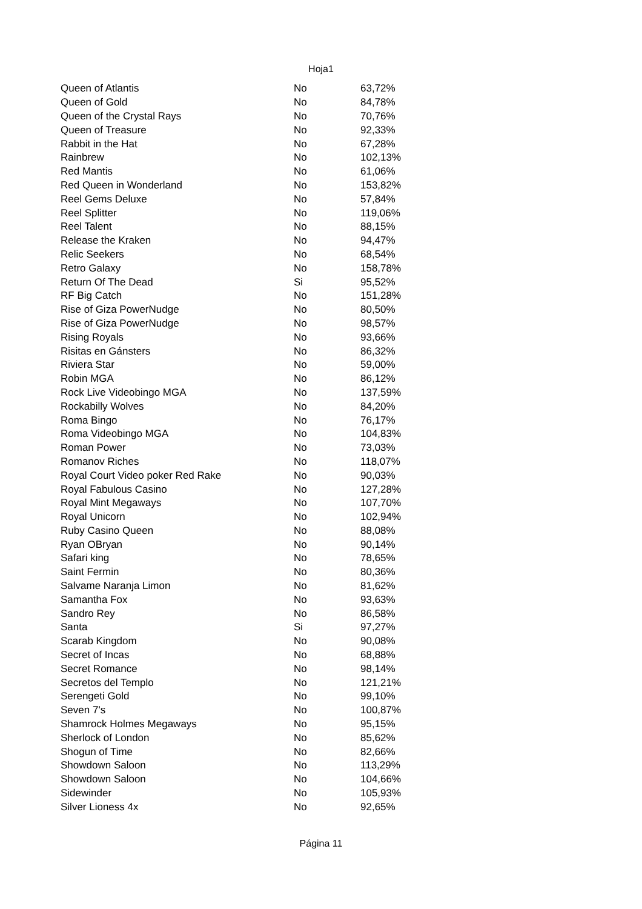Hoja1
| Queen of Atlantis | No | 63,72% |
| Queen of Gold | No | 84,78% |
| Queen of the Crystal Rays | No | 70,76% |
| Queen of Treasure | No | 92,33% |
| Rabbit in the Hat | No | 67,28% |
| Rainbrew | No | 102,13% |
| Red Mantis | No | 61,06% |
| Red Queen in Wonderland | No | 153,82% |
| Reel Gems Deluxe | No | 57,84% |
| Reel Splitter | No | 119,06% |
| Reel Talent | No | 88,15% |
| Release the Kraken | No | 94,47% |
| Relic Seekers | No | 68,54% |
| Retro Galaxy | No | 158,78% |
| Return Of The Dead | Si | 95,52% |
| RF Big Catch | No | 151,28% |
| Rise of Giza PowerNudge | No | 80,50% |
| Rise of Giza PowerNudge | No | 98,57% |
| Rising Royals | No | 93,66% |
| Risitas en Gánsters | No | 86,32% |
| Riviera Star | No | 59,00% |
| Robin MGA | No | 86,12% |
| Rock Live Videobingo MGA | No | 137,59% |
| Rockabilly Wolves | No | 84,20% |
| Roma Bingo | No | 76,17% |
| Roma Videobingo MGA | No | 104,83% |
| Roman Power | No | 73,03% |
| Romanov Riches | No | 118,07% |
| Royal Court Video poker Red Rake | No | 90,03% |
| Royal Fabulous Casino | No | 127,28% |
| Royal Mint Megaways | No | 107,70% |
| Royal Unicorn | No | 102,94% |
| Ruby Casino Queen | No | 88,08% |
| Ryan OBryan | No | 90,14% |
| Safari king | No | 78,65% |
| Saint Fermin | No | 80,36% |
| Salvame Naranja Limon | No | 81,62% |
| Samantha Fox | No | 93,63% |
| Sandro Rey | No | 86,58% |
| Santa | Si | 97,27% |
| Scarab Kingdom | No | 90,08% |
| Secret of Incas | No | 68,88% |
| Secret Romance | No | 98,14% |
| Secretos del Templo | No | 121,21% |
| Serengeti Gold | No | 99,10% |
| Seven 7's | No | 100,87% |
| Shamrock Holmes Megaways | No | 95,15% |
| Sherlock of London | No | 85,62% |
| Shogun of Time | No | 82,66% |
| Showdown Saloon | No | 113,29% |
| Showdown Saloon | No | 104,66% |
| Sidewinder | No | 105,93% |
| Silver Lioness 4x | No | 92,65% |
Página 11